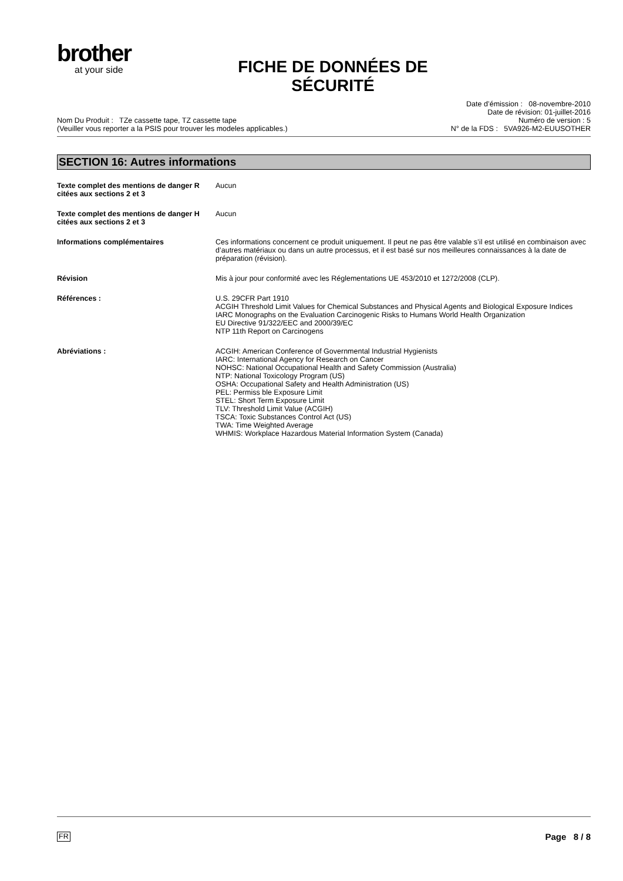brother
at your side
FICHE DE DONNÉES DE SÉCURITÉ
Nom Du Produit : TZe cassette tape, TZ cassette tape
(Veuiller vous reporter a la PSIS pour trouver les modeles applicables.)
Date d’émission : 08-novembre-2010
Date de révision: 01-juillet-2016
Numéro de version : 5
N° de la FDS : 5VA926-M2-EUUSOTHER
SECTION 16: Autres informations
Texte complet des mentions de danger R citées aux sections 2 et 3
Aucun
Texte complet des mentions de danger H citées aux sections 2 et 3
Aucun
Informations complémentaires Ces informations concernent ce produit uniquement. Il peut ne pas être valable s’il est utilisé en combinaison avec d’autres matériaux ou dans un autre processus, et il est basé sur nos meilleures connaissances à la date de préparation (révision).
Révision Mis à jour pour conformité avec les Réglementations UE 453/2010 et 1272/2008 (CLP).
Références : U.S. 29CFR Part 1910
ACGIH Threshold Limit Values for Chemical Substances and Physical Agents and Biological Exposure Indices
IARC Monographs on the Evaluation Carcinogenic Risks to Humans World Health Organization
EU Directive 91/322/EEC and 2000/39/EC
NTP 11th Report on Carcinogens
Abréviations : ACGIH: American Conference of Governmental Industrial Hygienists
IARC: International Agency for Research on Cancer
NOHSC: National Occupational Health and Safety Commission (Australia)
NTP: National Toxicology Program (US)
OSHA: Occupational Safety and Health Administration (US)
PEL: Permiss ble Exposure Limit
STEL: Short Term Exposure Limit
TLV: Threshold Limit Value (ACGIH)
TSCA: Toxic Substances Control Act (US)
TWA: Time Weighted Average
WHMIS: Workplace Hazardous Material Information System (Canada)
FR Page 8 / 8